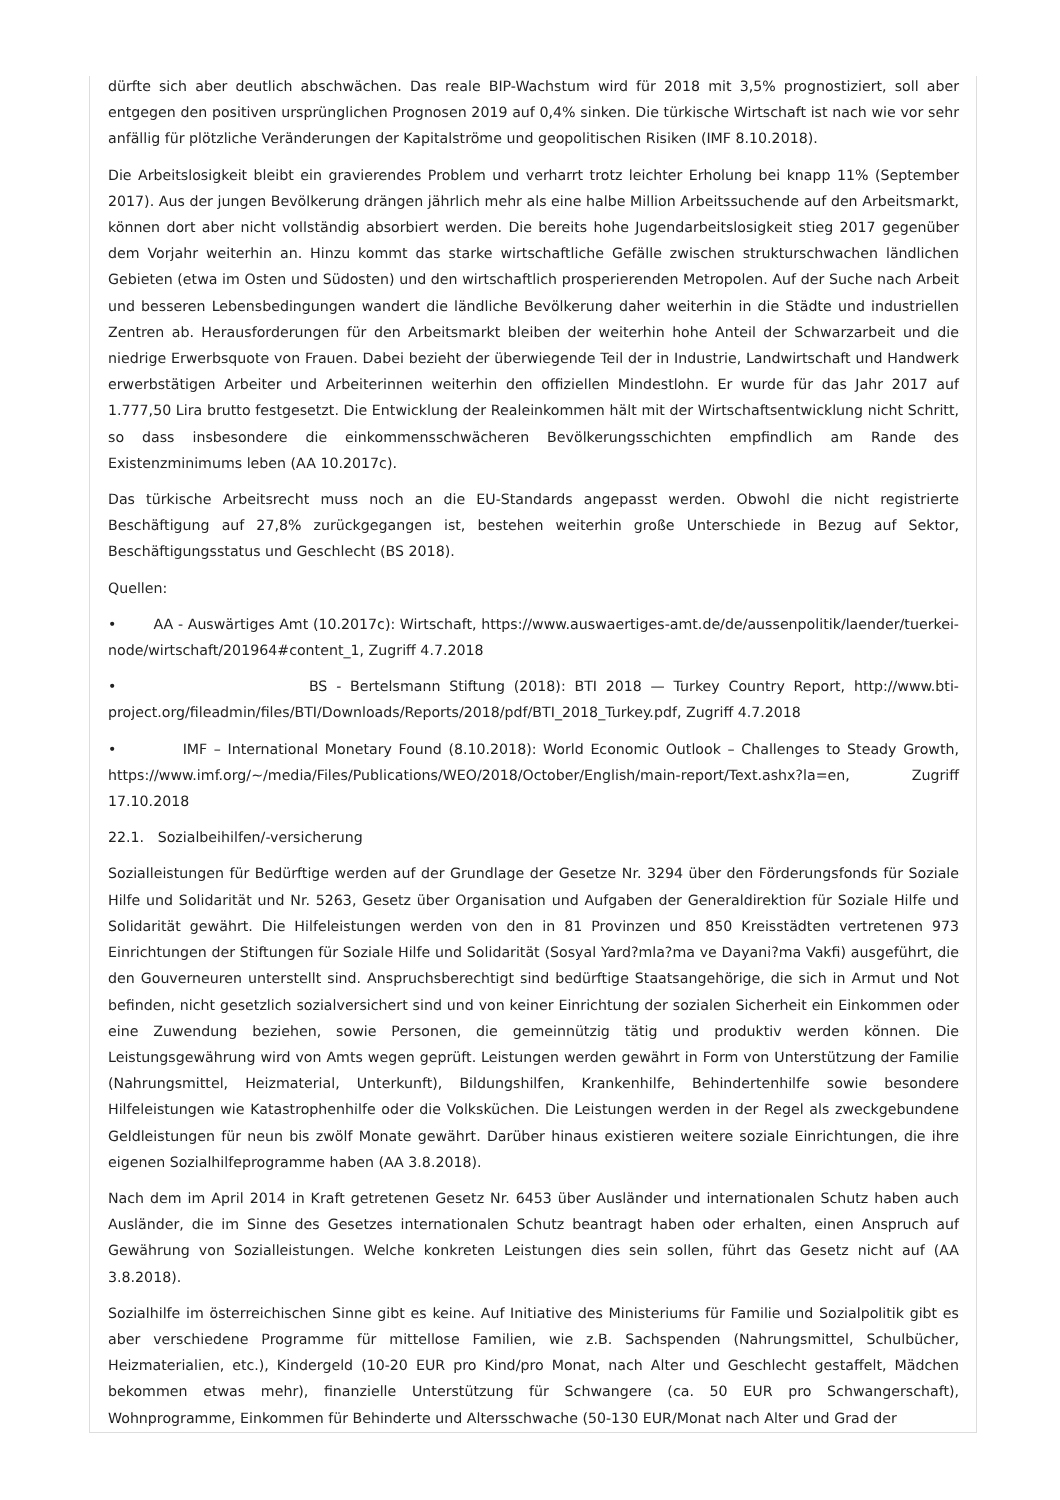dürfte sich aber deutlich abschwächen. Das reale BIP-Wachstum wird für 2018 mit 3,5% prognostiziert, soll aber entgegen den positiven ursprünglichen Prognosen 2019 auf 0,4% sinken. Die türkische Wirtschaft ist nach wie vor sehr anfällig für plötzliche Veränderungen der Kapitalströme und geopolitischen Risiken (IMF 8.10.2018).
Die Arbeitslosigkeit bleibt ein gravierendes Problem und verharrt trotz leichter Erholung bei knapp 11% (September 2017). Aus der jungen Bevölkerung drängen jährlich mehr als eine halbe Million Arbeitssuchende auf den Arbeitsmarkt, können dort aber nicht vollständig absorbiert werden. Die bereits hohe Jugendarbeitslosigkeit stieg 2017 gegenüber dem Vorjahr weiterhin an. Hinzu kommt das starke wirtschaftliche Gefälle zwischen strukturschwachen ländlichen Gebieten (etwa im Osten und Südosten) und den wirtschaftlich prosperierenden Metropolen. Auf der Suche nach Arbeit und besseren Lebensbedingungen wandert die ländliche Bevölkerung daher weiterhin in die Städte und industriellen Zentren ab. Herausforderungen für den Arbeitsmarkt bleiben der weiterhin hohe Anteil der Schwarzarbeit und die niedrige Erwerbsquote von Frauen. Dabei bezieht der überwiegende Teil der in Industrie, Landwirtschaft und Handwerk erwerbstätigen Arbeiter und Arbeiterinnen weiterhin den offiziellen Mindestlohn. Er wurde für das Jahr 2017 auf 1.777,50 Lira brutto festgesetzt. Die Entwicklung der Realeinkommen hält mit der Wirtschaftsentwicklung nicht Schritt, so dass insbesondere die einkommensschwächeren Bevölkerungsschichten empfindlich am Rande des Existenzminimums leben (AA 10.2017c).
Das türkische Arbeitsrecht muss noch an die EU-Standards angepasst werden. Obwohl die nicht registrierte Beschäftigung auf 27,8% zurückgegangen ist, bestehen weiterhin große Unterschiede in Bezug auf Sektor, Beschäftigungsstatus und Geschlecht (BS 2018).
Quellen:
• AA - Auswärtiges Amt (10.2017c): Wirtschaft, https://www.auswaertiges-amt.de/de/aussenpolitik/laender/tuerkei-node/wirtschaft/201964#content_1, Zugriff 4.7.2018
• BS - Bertelsmann Stiftung (2018): BTI 2018 — Turkey Country Report, http://www.bti-project.org/fileadmin/files/BTI/Downloads/Reports/2018/pdf/BTI_2018_Turkey.pdf, Zugriff 4.7.2018
• IMF – International Monetary Found (8.10.2018): World Economic Outlook – Challenges to Steady Growth, https://www.imf.org/~/media/Files/Publications/WEO/2018/October/English/main-report/Text.ashx?la=en, Zugriff 17.10.2018
22.1. Sozialbeihilfen/-versicherung
Sozialleistungen für Bedürftige werden auf der Grundlage der Gesetze Nr. 3294 über den Förderungsfonds für Soziale Hilfe und Solidarität und Nr. 5263, Gesetz über Organisation und Aufgaben der Generaldirektion für Soziale Hilfe und Solidarität gewährt. Die Hilfeleistungen werden von den in 81 Provinzen und 850 Kreisstädten vertretenen 973 Einrichtungen der Stiftungen für Soziale Hilfe und Solidarität (Sosyal Yard?mla?ma ve Dayani?ma Vakfi) ausgeführt, die den Gouverneuren unterstellt sind. Anspruchsberechtigt sind bedürftige Staatsangehörige, die sich in Armut und Not befinden, nicht gesetzlich sozialversichert sind und von keiner Einrichtung der sozialen Sicherheit ein Einkommen oder eine Zuwendung beziehen, sowie Personen, die gemeinnützig tätig und produktiv werden können. Die Leistungsgewährung wird von Amts wegen geprüft. Leistungen werden gewährt in Form von Unterstützung der Familie (Nahrungsmittel, Heizmaterial, Unterkunft), Bildungshilfen, Krankenhilfe, Behindertenhilfe sowie besondere Hilfeleistungen wie Katastrophenhilfe oder die Volksküchen. Die Leistungen werden in der Regel als zweckgebundene Geldleistungen für neun bis zwölf Monate gewährt. Darüber hinaus existieren weitere soziale Einrichtungen, die ihre eigenen Sozialhilfeprogramme haben (AA 3.8.2018).
Nach dem im April 2014 in Kraft getretenen Gesetz Nr. 6453 über Ausländer und internationalen Schutz haben auch Ausländer, die im Sinne des Gesetzes internationalen Schutz beantragt haben oder erhalten, einen Anspruch auf Gewährung von Sozialleistungen. Welche konkreten Leistungen dies sein sollen, führt das Gesetz nicht auf (AA 3.8.2018).
Sozialhilfe im österreichischen Sinne gibt es keine. Auf Initiative des Ministeriums für Familie und Sozialpolitik gibt es aber verschiedene Programme für mittellose Familien, wie z.B. Sachspenden (Nahrungsmittel, Schulbücher, Heizmaterialien, etc.), Kindergeld (10-20 EUR pro Kind/pro Monat, nach Alter und Geschlecht gestaffelt, Mädchen bekommen etwas mehr), finanzielle Unterstützung für Schwangere (ca. 50 EUR pro Schwangerschaft), Wohnprogramme, Einkommen für Behinderte und Altersschwache (50-130 EUR/Monat nach Alter und Grad der